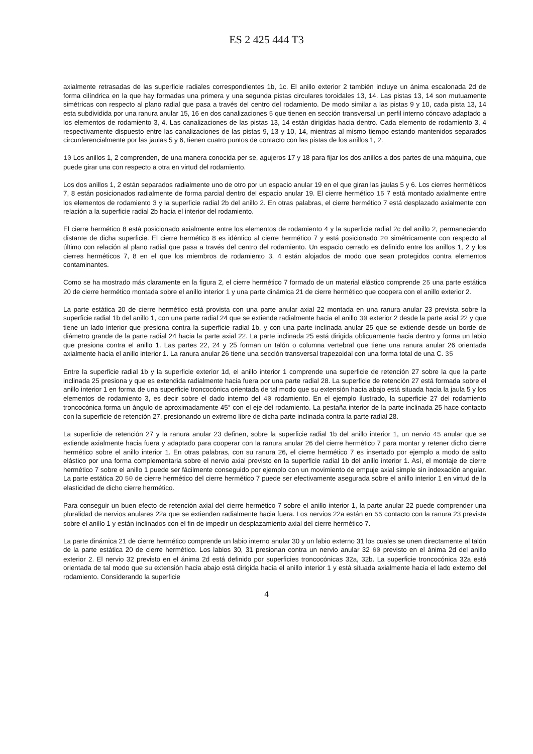ES 2 425 444 T3
axialmente retrasadas de las superficie radiales correspondientes 1b, 1c. El anillo exterior 2 también incluye un ánima escalonada 2d de forma cilíndrica en la que hay formadas una primera y una segunda pistas circulares toroidales 13, 14. Las pistas 13, 14 son mutuamente simétricas con respecto al plano radial que pasa a través del centro del rodamiento. De modo similar a las pistas 9 y 10, cada pista 13, 14 esta subdividida por una ranura anular 15, 16 en dos canalizaciones 5 que tienen en sección transversal un perfil interno cóncavo adaptado a los elementos de rodamiento 3, 4. Las canalizaciones de las pistas 13, 14 están dirigidas hacia dentro. Cada elemento de rodamiento 3, 4 respectivamente dispuesto entre las canalizaciones de las pistas 9, 13 y 10, 14, mientras al mismo tiempo estando mantenidos separados circunferencialmente por las jaulas 5 y 6, tienen cuatro puntos de contacto con las pistas de los anillos 1, 2.
10 Los anillos 1, 2 comprenden, de una manera conocida per se, agujeros 17 y 18 para fijar los dos anillos a dos partes de una máquina, que puede girar una con respecto a otra en virtud del rodamiento.
Los dos anillos 1, 2 están separados radialmente uno de otro por un espacio anular 19 en el que giran las jaulas 5 y 6. Los cierres herméticos 7, 8 están posicionados radialmente de forma parcial dentro del espacio anular 19. El cierre hermético 15 7 está montado axialmente entre los elementos de rodamiento 3 y la superficie radial 2b del anillo 2. En otras palabras, el cierre hermético 7 está desplazado axialmente con relación a la superficie radial 2b hacia el interior del rodamiento.
El cierre hermético 8 está posicionado axialmente entre los elementos de rodamiento 4 y la superficie radial 2c del anillo 2, permaneciendo distante de dicha superficie. El cierre hermético 8 es idéntico al cierre hermético 7 y está posicionado 20 simétricamente con respecto al último con relación al plano radial que pasa a través del centro del rodamiento. Un espacio cerrado es definido entre los anillos 1, 2 y los cierres herméticos 7, 8 en el que los miembros de rodamiento 3, 4 están alojados de modo que sean protegidos contra elementos contaminantes.
Como se ha mostrado más claramente en la figura 2, el cierre hermético 7 formado de un material elástico comprende 25 una parte estática 20 de cierre hermético montada sobre el anillo interior 1 y una parte dinámica 21 de cierre hermético que coopera con el anillo exterior 2.
La parte estática 20 de cierre hermético está provista con una parte anular axial 22 montada en una ranura anular 23 prevista sobre la superficie radial 1b del anillo 1, con una parte radial 24 que se extiende radialmente hacia el anillo 30 exterior 2 desde la parte axial 22 y que tiene un lado interior que presiona contra la superficie radial 1b, y con una parte inclinada anular 25 que se extiende desde un borde de diámetro grande de la parte radial 24 hacia la parte axial 22. La parte inclinada 25 está dirigida oblicuamente hacia dentro y forma un labio que presiona contra el anillo 1. Las partes 22, 24 y 25 forman un talón o columna vertebral que tiene una ranura anular 26 orientada axialmente hacia el anillo interior 1. La ranura anular 26 tiene una sección transversal trapezoidal con una forma total de una C. 35
Entre la superficie radial 1b y la superficie exterior 1d, el anillo interior 1 comprende una superficie de retención 27 sobre la que la parte inclinada 25 presiona y que es extendida radialmente hacia fuera por una parte radial 28. La superficie de retención 27 está formada sobre el anillo interior 1 en forma de una superficie troncocónica orientada de tal modo que su extensión hacia abajo está situada hacia la jaula 5 y los elementos de rodamiento 3, es decir sobre el dado interno del 40 rodamiento. En el ejemplo ilustrado, la superficie 27 del rodamiento troncocónica forma un ángulo de aproximadamente 45° con el eje del rodamiento. La pestaña interior de la parte inclinada 25 hace contacto con la superficie de retención 27, presionando un extremo libre de dicha parte inclinada contra la parte radial 28.
La superficie de retención 27 y la ranura anular 23 definen, sobre la superficie radial 1b del anillo interior 1, un nervio 45 anular que se extiende axialmente hacia fuera y adaptado para cooperar con la ranura anular 26 del cierre hermético 7 para montar y retener dicho cierre hermético sobre el anillo interior 1. En otras palabras, con su ranura 26, el cierre hermético 7 es insertado por ejemplo a modo de salto elástico por una forma complementaria sobre el nervio axial previsto en la superficie radial 1b del anillo interior 1. Así, el montaje de cierre hermético 7 sobre el anillo 1 puede ser fácilmente conseguido por ejemplo con un movimiento de empuje axial simple sin indexación angular. La parte estática 20 50 de cierre hermético del cierre hermético 7 puede ser efectivamente asegurada sobre el anillo interior 1 en virtud de la elasticidad de dicho cierre hermético.
Para conseguir un buen efecto de retención axial del cierre hermético 7 sobre el anillo interior 1, la parte anular 22 puede comprender una pluralidad de nervios anulares 22a que se extienden radialmente hacia fuera. Los nervios 22a están en 55 contacto con la ranura 23 prevista sobre el anillo 1 y están inclinados con el fin de impedir un desplazamiento axial del cierre hermético 7.
La parte dinámica 21 de cierre hermético comprende un labio interno anular 30 y un labio externo 31 los cuales se unen directamente al talón de la parte estática 20 de cierre hermético. Los labios 30, 31 presionan contra un nervio anular 32 60 previsto en el ánima 2d del anillo exterior 2. El nervio 32 previsto en el ánima 2d está definido por superficies troncocónicas 32a, 32b. La superficie troncocónica 32a está orientada de tal modo que su extensión hacia abajo está dirigida hacia el anillo interior 1 y está situada axialmente hacia el lado externo del rodamiento. Considerando la superficie
4